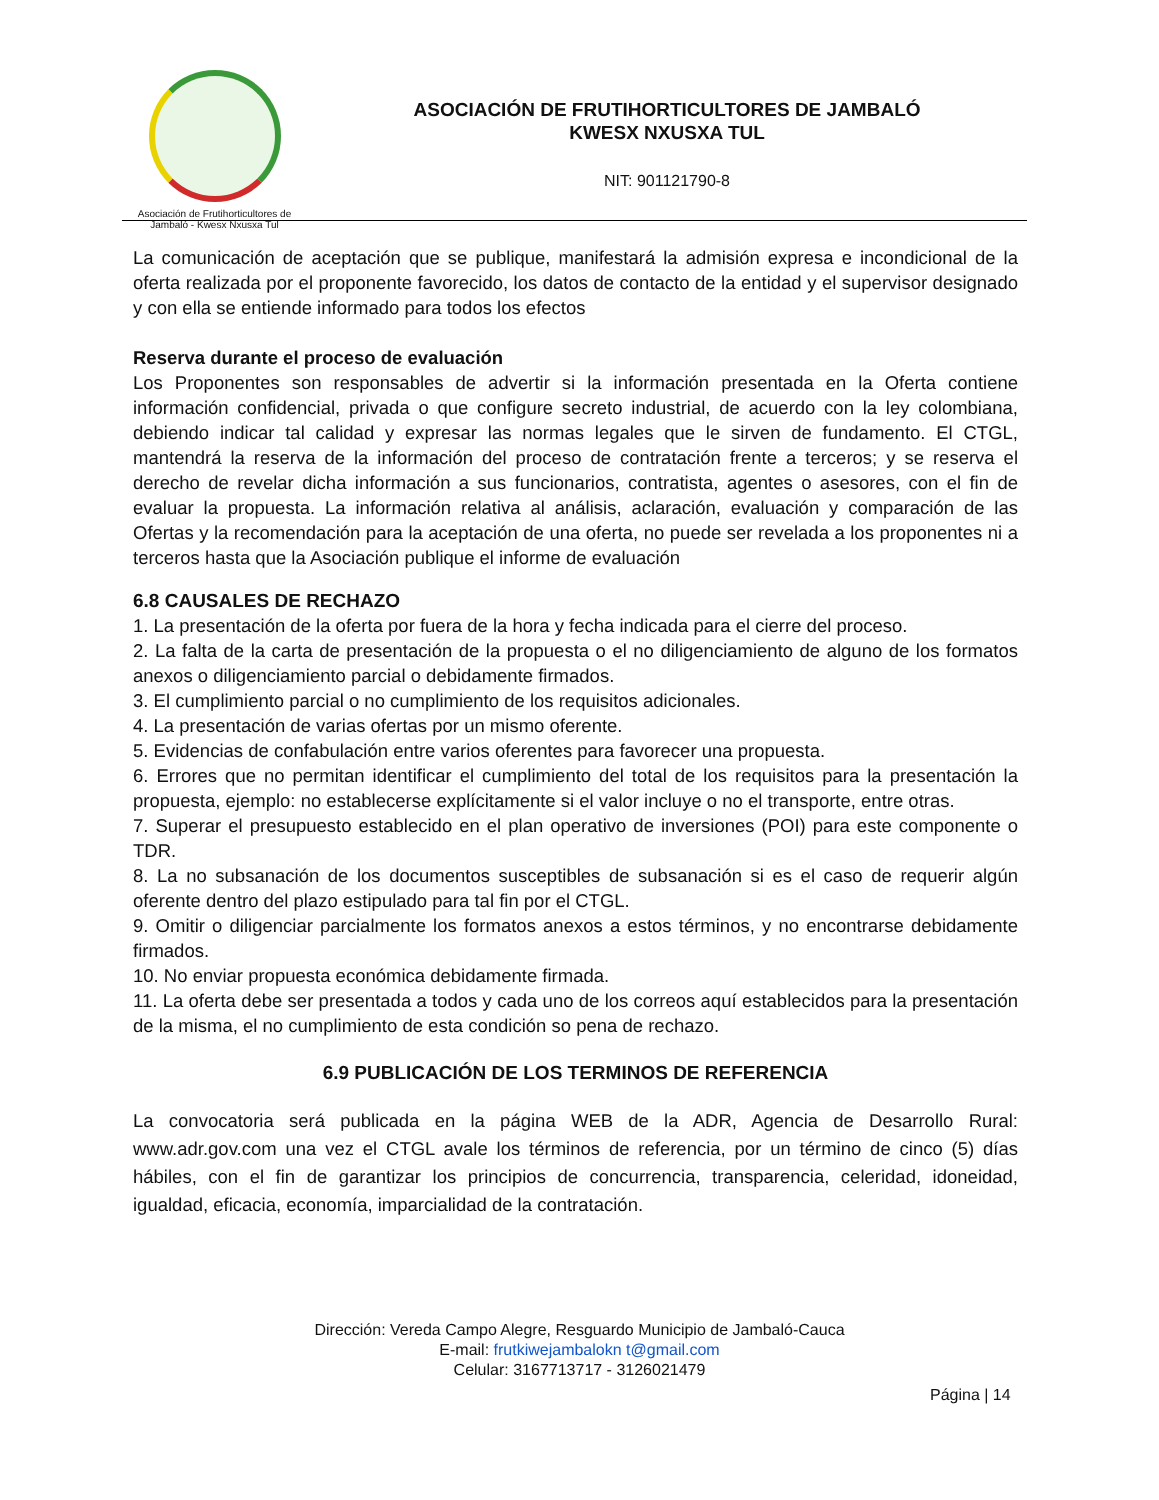Asociación de Frutihorticultores de
Jambaló - Kwesx Nxusxa Tul
ASOCIACIÓN DE FRUTIHORTICULTORES DE JAMBALÓ
KWESX NXUSXA TUL
NIT: 901121790-8
La comunicación de aceptación que se publique, manifestará la admisión expresa e incondicional de la oferta realizada por el proponente favorecido, los datos de contacto de la entidad y el supervisor designado y con ella se entiende informado para todos los efectos
Reserva durante el proceso de evaluación
Los Proponentes son responsables de advertir si la información presentada en la Oferta contiene información confidencial, privada o que configure secreto industrial, de acuerdo con la ley colombiana, debiendo indicar tal calidad y expresar las normas legales que le sirven de fundamento. El CTGL, mantendrá la reserva de la información del proceso de contratación frente a terceros; y se reserva el derecho de revelar dicha información a sus funcionarios, contratista, agentes o asesores, con el fin de evaluar la propuesta. La información relativa al análisis, aclaración, evaluación y comparación de las Ofertas y la recomendación para la aceptación de una oferta, no puede ser revelada a los proponentes ni a terceros hasta que la Asociación publique el informe de evaluación
6.8 CAUSALES DE RECHAZO
1. La presentación de la oferta por fuera de la hora y fecha indicada para el cierre del proceso.
2. La falta de la carta de presentación de la propuesta o el no diligenciamiento de alguno de los formatos anexos o diligenciamiento parcial o debidamente firmados.
3. El cumplimiento parcial o no cumplimiento de los requisitos adicionales.
4. La presentación de varias ofertas por un mismo oferente.
5. Evidencias de confabulación entre varios oferentes para favorecer una propuesta.
6. Errores que no permitan identificar el cumplimiento del total de los requisitos para la presentación la propuesta, ejemplo: no establecerse explícitamente si el valor incluye o no el transporte, entre otras.
7. Superar el presupuesto establecido en el plan operativo de inversiones (POI) para este componente o TDR.
8. La no subsanación de los documentos susceptibles de subsanación si es el caso de requerir algún oferente dentro del plazo estipulado para tal fin por el CTGL.
9. Omitir o diligenciar parcialmente los formatos anexos a estos términos, y no encontrarse debidamente firmados.
10. No enviar propuesta económica debidamente firmada.
11. La oferta debe ser presentada a todos y cada uno de los correos aquí establecidos para la presentación de la misma, el no cumplimiento de esta condición so pena de rechazo.
6.9 PUBLICACIÓN DE LOS TERMINOS DE REFERENCIA
La convocatoria será publicada en la página WEB de la ADR, Agencia de Desarrollo Rural: www.adr.gov.com una vez el CTGL avale los términos de referencia, por un término de cinco (5) días hábiles, con el fin de garantizar los principios de concurrencia, transparencia, celeridad, idoneidad, igualdad, eficacia, economía, imparcialidad de la contratación.
Dirección: Vereda Campo Alegre, Resguardo Municipio de Jambaló-Cauca
E-mail: frutkiwejambalokn t@gmail.com
Celular: 3167713717 - 3126021479
Página | 14